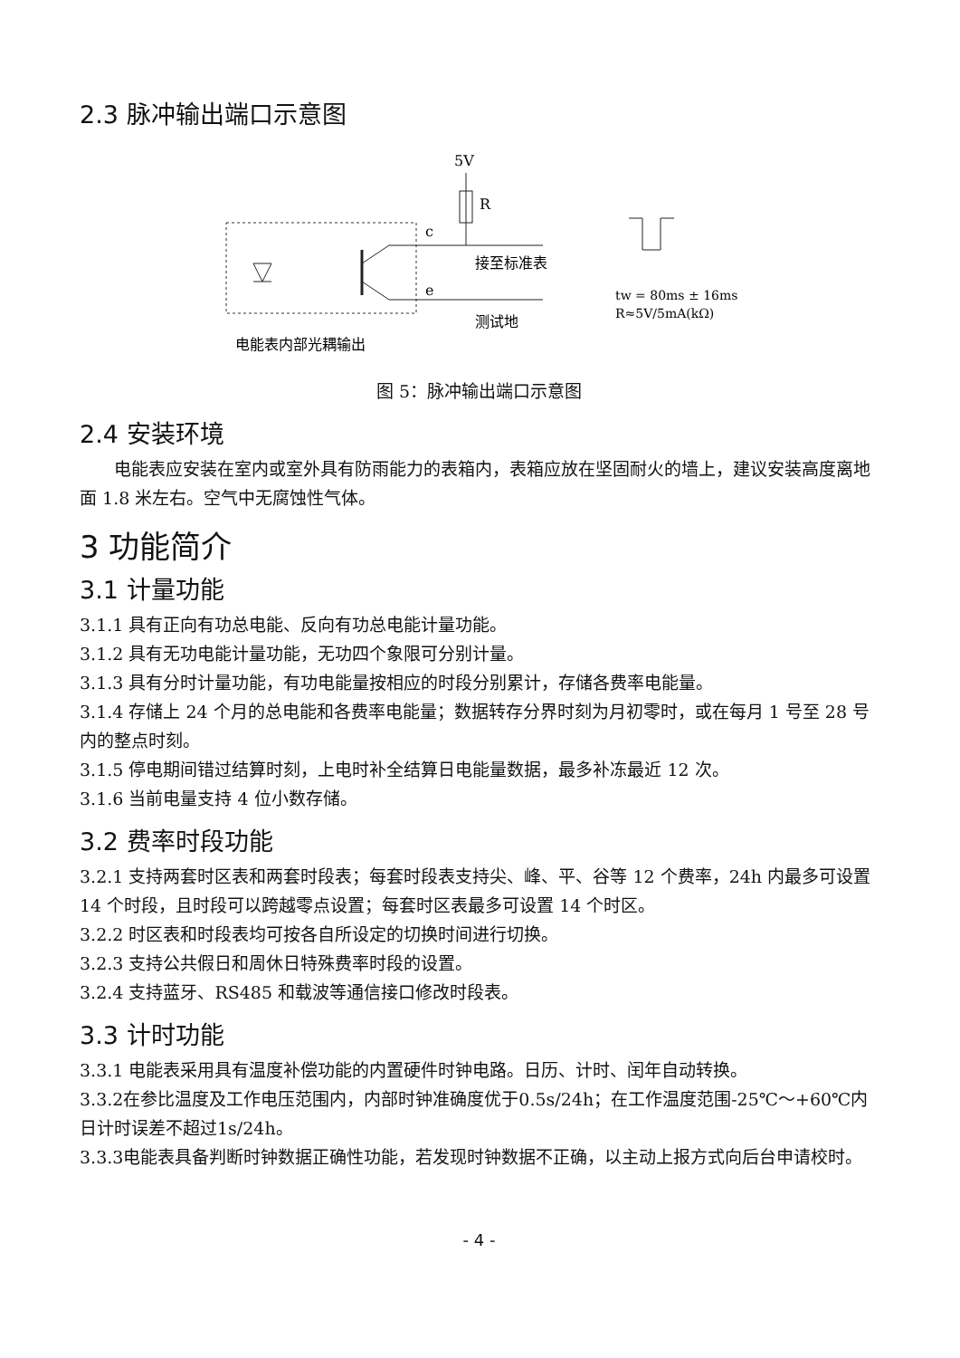2.3 脉冲输出端口示意图
5V
R
c
e
接至标准表
测试地
电能表内部光耦输出
tw = 80ms ± 16ms
R≈5V/5mA(kΩ)
图 5：脉冲输出端口示意图
2.4 安装环境
电能表应安装在室内或室外具有防雨能力的表箱内，表箱应放在坚固耐火的墙上，建议安装高度离地面 1.8 米左右。空气中无腐蚀性气体。
3 功能简介
3.1 计量功能
3.1.1 具有正向有功总电能、反向有功总电能计量功能。
3.1.2 具有无功电能计量功能，无功四个象限可分别计量。
3.1.3 具有分时计量功能，有功电能量按相应的时段分别累计，存储各费率电能量。
3.1.4 存储上 24 个月的总电能和各费率电能量；数据转存分界时刻为月初零时，或在每月 1 号至 28 号内的整点时刻。
3.1.5 停电期间错过结算时刻，上电时补全结算日电能量数据，最多补冻最近 12 次。
3.1.6 当前电量支持 4 位小数存储。
3.2 费率时段功能
3.2.1 支持两套时区表和两套时段表；每套时段表支持尖、峰、平、谷等 12 个费率，24h 内最多可设置 14 个时段，且时段可以跨越零点设置；每套时区表最多可设置 14 个时区。
3.2.2 时区表和时段表均可按各自所设定的切换时间进行切换。
3.2.3 支持公共假日和周休日特殊费率时段的设置。
3.2.4 支持蓝牙、RS485 和载波等通信接口修改时段表。
3.3 计时功能
3.3.1 电能表采用具有温度补偿功能的内置硬件时钟电路。日历、计时、闰年自动转换。
3.3.2在参比温度及工作电压范围内，内部时钟准确度优于0.5s/24h；在工作温度范围-25℃～+60℃内日计时误差不超过1s/24h。
3.3.3电能表具备判断时钟数据正确性功能，若发现时钟数据不正确，以主动上报方式向后台申请校时。
- 4 -